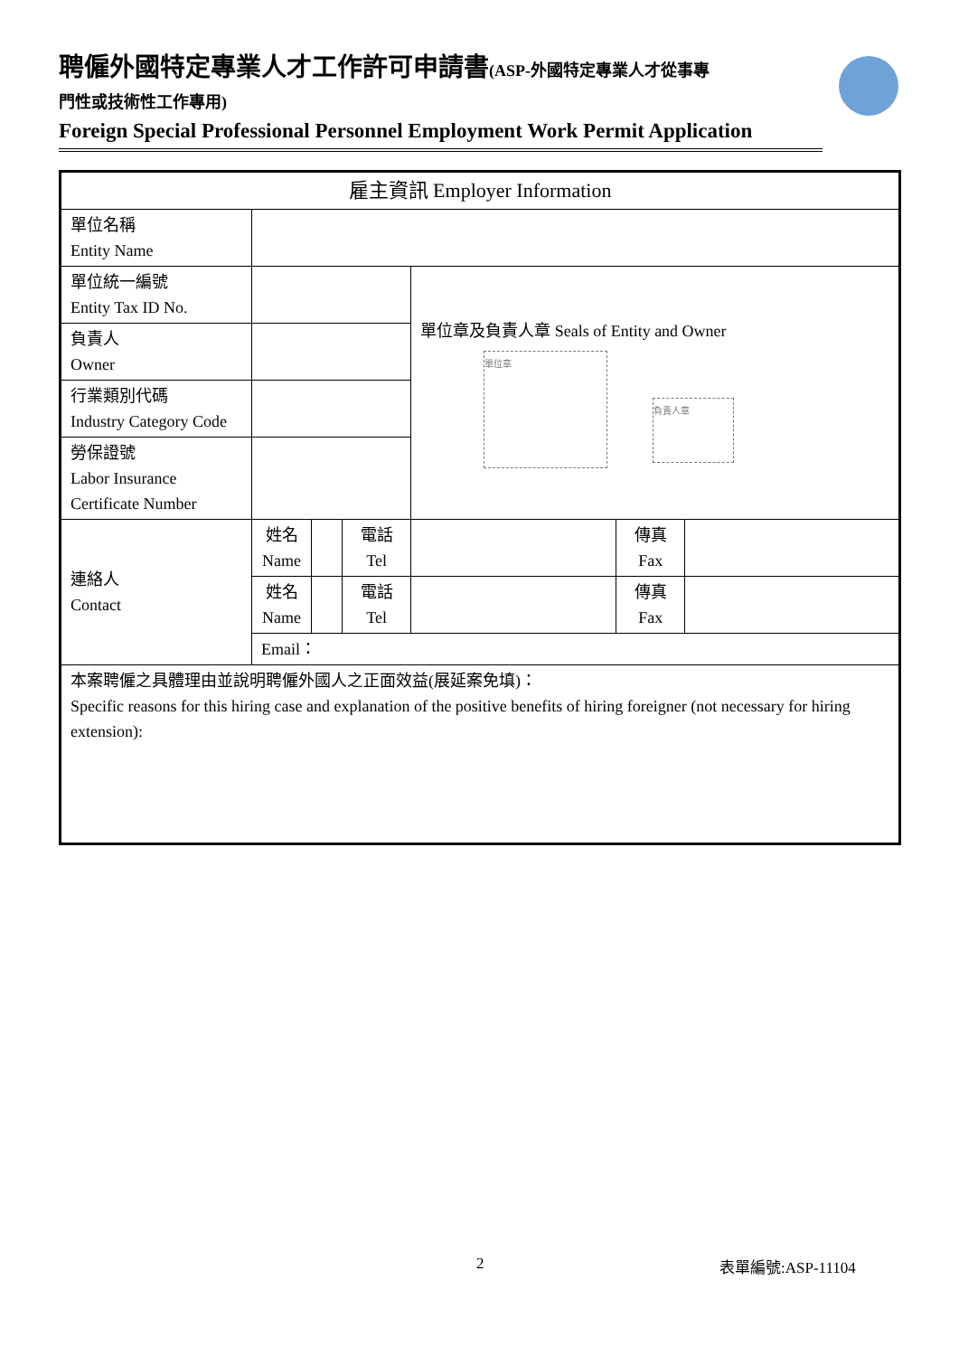聘僱外國特定專業人才工作許可申請書(ASP-外國特定專業人才從事專
門性或技術性工作專用)
Foreign Special Professional Personnel Employment Work Permit Application
| 雇主資訊 Employer Information | | | | | | |
| --- | --- | --- | --- | --- | --- | --- |
| 單位名稱 Entity Name | | | | | | |
| 單位統一編號 Entity Tax ID No. | | | | 單位章及負責人章 Seals of Entity and Owner 單位章 負責人章 | | |
| 負責人 Owner | | | | | | |
| 行業類別代碼 Industry Category Code | | | | | | |
| 勞保證號 Labor Insurance Certificate Number | | | | | | |
| 連絡人 Contact | 姓名 Name | | 電話 Tel | | 傳真 Fax | |
| | 姓名 Name | | 電話 Tel | | 傳真 Fax | |
| | Email： | | | | | |
| 本案聘僱之具體理由並說明聘僱外國人之正面效益(展延案免填)： Specific reasons for this hiring case and explanation of the positive benefits of hiring foreigner (not necessary for hiring extension): | | | | | | |
2 表單編號:ASP-11104